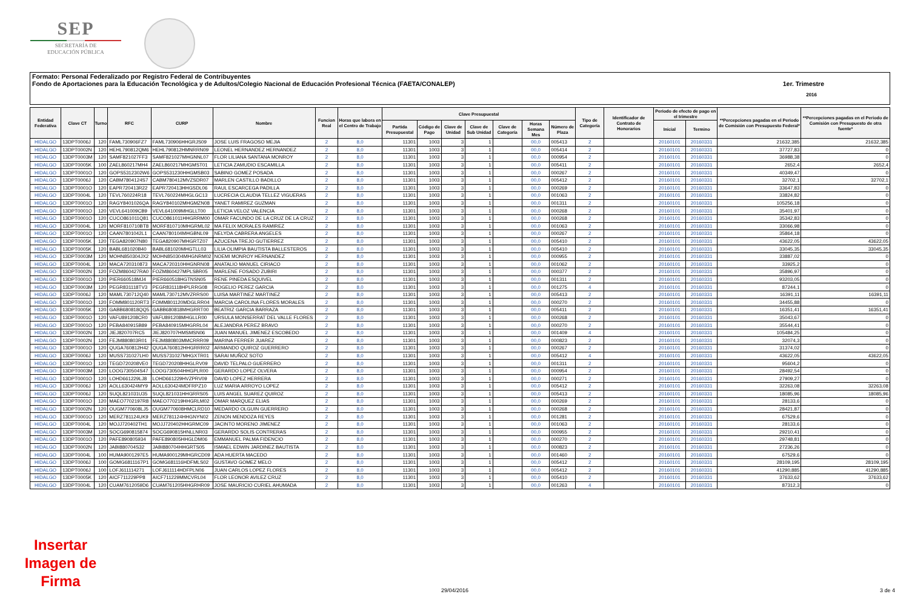SEP
SECRETARÍA DE
EDUCACIÓN PÚBLICA
Formato: Personal Federalizado por Registro Federal de Contribuyentes
Fondo de Aportaciones para la Educación Tecnológica y de Adultos/Colegio Nacional de Educación Profesional Técnica (FAETA/CONALEP) 1er. Trimestre
2016
| Entidad Federativa | Clave CT | Turno | RFC | CURP | Nombre | Funcion Real | Horas que labora en el Centro de Trabajo | Clave Presupuestal | | | | | | | Tipo de Categoría | Identificador de Contrato de Honorarios | Periodo de efecto de pago en el trimestre | | **Percepciones pagadas en el Periodo de Comisión con Presupuesto Federal* | **Percepciones pagadas en el Periodo de Comisión con Presupuesto de otra fuente* |
| --- | --- | --- | --- | --- | --- | --- | --- | --- | --- | --- | --- | --- | --- | --- | --- | --- | --- | --- | --- | --- |
| | | | | | | | | Partida Presupuestal | Código de Pago | Clave de Unidad | Clave de Sub Unidad | Clave de Categoría | Horas Semana Mes | Número de Plaza | | | Inicial | Termino | | |
| HIDALGO | 13DPT0006J | 120 | FAML730906FZ7 | FAML730906HHGRJS09 | JOSE LUIS FRAGOSO MEJIA | 2 | 8,0 | 11301 | 1003 | 3 | 1 | | 00,0 | 005413 | 2 | | 20160101 | 20160331 | 21632,385 | 21632,385 |
| HIDALGO | 13DPT0002N | 120 | HEHL790812QM6 | HEHL790812HMNRRN09 | LEONEL HERNANDEZ HERNANDEZ | 2 | 8,0 | 11301 | 1003 | 3 | 1 | | 00,0 | 005414 | 2 | | 20160101 | 20160331 | 37727,83 | 0 |
| HIDALGO | 13DPT0003M | 120 | SAMF821027FF3 | SAMF821027MHGNNL07 | FLOR LILIANA SANTANA MONROY | 2 | 8,0 | 11301 | 1003 | 3 | 1 | | 00,0 | 000954 | 2 | | 20160101 | 20160331 | 36988,38 | 0 |
| HIDALGO | 13DPT0005K | 100 | ZAEL860217MH4 | ZAEL860217MHGMST01 | LETICIA ZAMUDIO ESCAMILLA | 2 | 8,0 | 11301 | 1003 | 3 | 1 | | 00,0 | 005411 | 2 | | 20160101 | 20160331 | 2652,4 | 2652,4 |
| HIDALGO | 13DPT0001O | 120 | GOPS5312302W6 | GOPS531230HHGMSB03 | SABINO GOMEZ POSADA | 2 | 8,0 | 11301 | 1003 | 3 | 1 | | 00,0 | 000267 | 2 | | 20160101 | 20160331 | 40349,47 | 0 |
| HIDALGO | 13DPT0006J | 120 | CABM7804124S7 | CABM780412MVZSDR07 | MARLEN CASTILLO BADILLO | 2 | 8,0 | 11301 | 1003 | 3 | 1 | | 00,0 | 005412 | 2 | | 20160101 | 20160331 | 32702,1 | 32702,1 |
| HIDALGO | 13DPT0001O | 120 | EAPR720413R22 | EAPR720413HHGSDL06 | RAUL ESCARCEGA PADILLA | 2 | 8,0 | 11301 | 1003 | 3 | 1 | | 00,0 | 000269 | 2 | | 20160101 | 20160331 | 33647,83 | 0 |
| HIDALGO | 13DPT0004L | 120 | TEVL760224R18 | TEVL760224MHGLGC13 | LUCRECIA CLAUDIA TELLEZ VIGUERAS | 2 | 8,0 | 11301 | 1003 | 3 | 1 | | 00,0 | 001063 | 2 | | 20160101 | 20160331 | 33824,82 | 0 |
| HIDALGO | 13DPT0001O | 120 | RAGY8401026QA | RAGY840102MHGMZN08 | YANET RAMIREZ GUZMAN | 2 | 8,0 | 11301 | 1003 | 3 | 1 | | 00,0 | 001311 | 2 | | 20160101 | 20160331 | 105256,18 | 0 |
| HIDALGO | 13DPT0001O | 120 | VEVL641009CB9 | VEVL641009MHGLLT00 | LETICIA VELOZ VALENCIA | 2 | 8,0 | 11301 | 1003 | 3 | 1 | | 00,0 | 000268 | 2 | | 20160101 | 20160331 | 35401,97 | 0 |
| HIDALGO | 13DPT0001O | 120 | CUCO861011Q81 | CUCO861011HHGRRM00 | OMAR FACUNDO DE LA CRUZ DE LA CRUZ | 2 | 8,0 | 11301 | 1003 | 3 | 1 | | 00,0 | 000268 | 2 | | 20160101 | 20160331 | 35342,83 | 0 |
| HIDALGO | 13DPT0004L | 120 | MORF810710BT8 | MORF810710MHGRML02 | MA FELIX MORALES RAMIREZ | 2 | 8,0 | 11301 | 1003 | 3 | 1 | | 00,0 | 001063 | 2 | | 20160101 | 20160331 | 33066,98 | 0 |
| HIDALGO | 13DPT0001O | 120 | CAAN7801042L1 | CAAN780104MHGBNL09 | NELYDA CABRERA ANGELES | 2 | 8,0 | 11301 | 1003 | 3 | 1 | | 00,0 | 000267 | 2 | | 20160101 | 20160331 | 35864,18 | 0 |
| HIDALGO | 13DPT0005K | 120 | TEGA820907N80 | TEGA820907MHGRTZ07 | AZUCENA TREJO GUTIERREZ | 2 | 8,0 | 11301 | 1003 | 3 | 1 | | 00,0 | 005410 | 2 | | 20160101 | 20160331 | 43622,05 | 43622,05 |
| HIDALGO | 13DPT0005K | 120 | BABL681020B40 | BABL681020MHGTLL03 | LILIA OLIMPIA BAUTISTA BALLESTEROS | 2 | 8,0 | 11301 | 1003 | 3 | 1 | | 00,0 | 005410 | 2 | | 20160101 | 20160331 | 33045,35 | 33045,35 |
| HIDALGO | 13DPT0003M | 120 | MOHN850304JX2 | MOHN850304MHGNRM02 | NOEMI MONROY HERNANDEZ | 2 | 8,0 | 11301 | 1003 | 3 | 1 | | 00,0 | 000955 | 2 | | 20160101 | 20160331 | 33887,02 | 0 |
| HIDALGO | 13DPT0004L | 120 | MACA720310873 | MACA720310HHGNRN08 | ANATALIO MANUEL CIRIACO | 2 | 8,0 | 11301 | 1003 | 3 | 1 | | 00,0 | 001062 | 2 | | 20160101 | 20160331 | 33925,2 | 0 |
| HIDALGO | 13DPT0002N | 120 | FOZM860427RA0 | FOZM860427MPLSBR05 | MARLENE FOSADO ZUBIRI | 2 | 8,0 | 11301 | 1003 | 3 | 1 | | 00,0 | 000377 | 2 | | 20160101 | 20160331 | 35896,97 | 0 |
| HIDALGO | 13DPT0001O | 120 | PIER660518MJ4 | PIER660518HGTNSN05 | RENE PINEDA ESQUIVEL | 2 | 8,0 | 11301 | 1003 | 3 | 1 | | 00,0 | 001311 | 2 | | 20160101 | 20160331 | 93203,05 | 0 |
| HIDALGO | 13DPT0003M | 120 | PEGR831118TV3 | PEGR831118HPLRRG08 | ROGELIO PEREZ GARCIA | 2 | 8,0 | 11301 | 1003 | 3 | 1 | | 00,0 | 001275 | 4 | | 20160101 | 20160331 | 87244,1 | 0 |
| HIDALGO | 13DPT0006J | 120 | MAML730712Q40 | MAML730712MVZRRS00 | LUISA MARTINEZ MARTINEZ | 2 | 8,0 | 11301 | 1003 | 3 | 1 | | 00,0 | 005413 | 2 | | 20160101 | 20160331 | 16391,11 | 16391,11 |
| HIDALGO | 13DPT0001O | 120 | FOMM801120RT3 | FOMM801120MDGLRR04 | MARCIA CAROLINA FLORES MORALES | 2 | 8,0 | 11301 | 1003 | 3 | 1 | | 00,0 | 000270 | 2 | | 20160101 | 20160331 | 34455,88 | 0 |
| HIDALGO | 13DPT0005K | 120 | GABB680818QQ5 | GABB680818MHGRRT00 | BEATRIZ GARCIA BARRAZA | 2 | 8,0 | 11301 | 1003 | 3 | 1 | | 00,0 | 005411 | 2 | | 20160101 | 20160331 | 16351,41 | 16351,41 |
| HIDALGO | 13DPT0001O | 120 | VAFU891208CR0 | VAFU891208MHGLLR00 | URSULA MONSERRAT DEL VALLE FLORES | 2 | 8,0 | 11301 | 1003 | 3 | 1 | | 00,0 | 000268 | 2 | | 20160101 | 20160331 | 35043,67 | 0 |
| HIDALGO | 13DPT0001O | 120 | PEBA840915B89 | PEBA840915MHGRRL04 | ALEJANDRA PEREZ BRAVO | 2 | 8,0 | 11301 | 1003 | 3 | 1 | | 00,0 | 000270 | 2 | | 20160101 | 20160331 | 35544,41 | 0 |
| HIDALGO | 13DPT0002N | 120 | JIEJ820707RC5 | JIEJ820707HMSMSN06 | JUAN MANUEL JIMENEZ ESCOBEDO | 2 | 8,0 | 11301 | 1003 | 3 | 1 | | 00,0 | 001409 | 4 | | 20160101 | 20160331 | 105484,25 | 0 |
| HIDALGO | 13DPT0002N | 120 | FEJM880803R01 | FEJM880803MMCRRR09 | MARINA FERRER JUAREZ | 2 | 8,0 | 11301 | 1003 | 3 | 1 | | 00,0 | 000823 | 2 | | 20160101 | 20160331 | 32074,3 | 0 |
| HIDALGO | 13DPT0001O | 120 | QUGA760812H42 | QUGA760812HHGRRR02 | ARMANDO QUIROZ GUERRERO | 2 | 8,0 | 11301 | 1003 | 3 | 1 | | 00,0 | 000267 | 2 | | 20160101 | 20160331 | 31374,02 | 0 |
| HIDALGO | 13DPT0006J | 120 | MUSS731027LH0 | MUSS731027MHGXTR01 | SARAI MUÑOZ SOTO | 2 | 8,0 | 11301 | 1003 | 3 | 1 | | 00,0 | 005412 | 4 | | 20160101 | 20160331 | 43622,05 | 43622,05 |
| HIDALGO | 13DPT0001O | 120 | TEGD720208VE0 | TEGD720208HHGLRV09 | DAVID TELPALO GUERRERO | 2 | 8,0 | 11301 | 1003 | 3 | 1 | | 00,0 | 001311 | 2 | | 20160101 | 20160331 | 95604,2 | 0 |
| HIDALGO | 13DPT0003M | 120 | LOOG730504S47 | LOOG730504HHGPLR00 | GERARDO LOPEZ OLVERA | 2 | 8,0 | 11301 | 1003 | 3 | 1 | | 00,0 | 000954 | 2 | | 20160101 | 20160331 | 28492,54 | 0 |
| HIDALGO | 13DPT0001O | 120 | LOHD661229LJ8 | LOHD661229HVZPRV09 | DAVID LOPEZ HERRERA | 2 | 8,0 | 11301 | 1003 | 3 | 1 | | 00,0 | 000271 | 2 | | 20160101 | 20160331 | 27909,27 | 0 |
| HIDALGO | 13DPT0006J | 120 | AOLL630424MY9 | AOLL630424MDFRPZ10 | LUZ MARIA ARROYO LOPEZ | 2 | 8,0 | 11301 | 1003 | 3 | 1 | | 00,0 | 005412 | 2 | | 20160101 | 20160331 | 32263,08 | 32263,08 |
| HIDALGO | 13DPT0006J | 120 | SUQL821031U35 | SUQL821031HHGRRS05 | LUIS ANGEL SUAREZ QUIROZ | 2 | 8,0 | 11301 | 1003 | 3 | 1 | | 00,0 | 005413 | 2 | | 20160101 | 20160331 | 18085,96 | 18085,96 |
| HIDALGO | 13DPT0001O | 120 | MAEO7702197R8 | MAEO770219HHGRLM02 | OMAR MARQUEZ ELIAS | 2 | 8,0 | 11301 | 1003 | 3 | 1 | | 00,0 | 000269 | 2 | | 20160101 | 20160331 | 28133,6 | 0 |
| HIDALGO | 13DPT0002N | 120 | OUGM770608LJ5 | OUGM770608HMCLRD10 | MEDARDO OLGUIN GUERRERO | 2 | 8,0 | 11301 | 1003 | 3 | 1 | | 00,0 | 000268 | 2 | | 20160101 | 20160331 | 28421,87 | 0 |
| HIDALGO | 13DPT0001O | 120 | MERZ781124UK9 | MERZ781124HHGNYN02 | ZENON MENDOZA REYES | 2 | 8,0 | 11301 | 1003 | 3 | 1 | | 00,0 | 001281 | 2 | | 20160101 | 20160331 | 67529,6 | 0 |
| HIDALGO | 13DPT0004L | 120 | MOJJ720402TH1 | MOJJ720402HHGRMC09 | JACINTO MORENO JIMENEZ | 2 | 8,0 | 11301 | 1003 | 3 | 1 | | 00,0 | 001063 | 2 | | 20160101 | 20160331 | 28133,6 | 0 |
| HIDALGO | 13DPT0003M | 120 | SOCG690815874 | SOCG690815HNLLNR03 | GERARDO SOLIS CONTRERAS | 2 | 8,0 | 11301 | 1003 | 3 | 1 | | 00,0 | 000955 | 2 | | 20160101 | 20160331 | 29210,41 | 0 |
| HIDALGO | 13DPT0001O | 120 | PAFE890805934 | PAFE890805HHGLDM06 | EMMANUEL PALMA FIDENCIO | 2 | 8,0 | 11301 | 1003 | 3 | 1 | | 00,0 | 000270 | 2 | | 20160101 | 20160331 | 29748,81 | 0 |
| HIDALGO | 13DPT0002N | 120 | JABI880704S32 | JABI880704HHGRTS05 | ISMAEL EDWIN JARDINEZ BAUTISTA | 2 | 8,0 | 11301 | 1003 | 3 | 1 | | 00,0 | 000823 | 2 | | 20160101 | 20160331 | 27236,26 | 0 |
| HIDALGO | 13DPT0004L | 100 | HUMA9001297E5 | HUMA900129MHGRCD09 | ADA HUERTA MACEDO | 2 | 8,0 | 11301 | 1003 | 3 | 1 | | 00,0 | 001460 | 2 | | 20160101 | 20160331 | 67529,6 | 0 |
| HIDALGO | 13DPT0006J | 100 | GOMG6811167P1 | GOMG681116HDFMLS02 | GUSTAVO GOMEZ MELO | 2 | 8,0 | 11301 | 1003 | 3 | 1 | | 00,0 | 005412 | 2 | | 20160101 | 20160331 | 28109,195 | 28109,195 |
| HIDALGO | 13DPT0006J | 100 | LOFJ611114271 | LOFJ611114HDFPLN06 | JUAN CARLOS LOPEZ FLORES | 2 | 8,0 | 11301 | 1003 | 3 | 1 | | 00,0 | 005412 | 2 | | 20160101 | 20160331 | 41290,885 | 41290,885 |
| HIDALGO | 13DPT0005K | 120 | AICF711229PP8 | AICF711229MMCVRL04 | FLOR LEONOR AVILEZ CRUZ | 2 | 8,0 | 11301 | 1003 | 3 | 1 | | 00,0 | 005410 | 2 | | 20160101 | 20160331 | 37633,62 | 37633,62 |
| HIDALGO | 13DPT0004L | 120 | CUAM7612059D6 | CUAM761205HHGRHR09 | JOSE MAURICIO CURIEL AHUMADA | 2 | 8,0 | 11301 | 1003 | 3 | 1 | | 00,0 | 001263 | 4 | | 20160101 | 20160331 | 87312,3 | 0 |
Insertar Imagen de Firma
29/04/2016 3 de 4